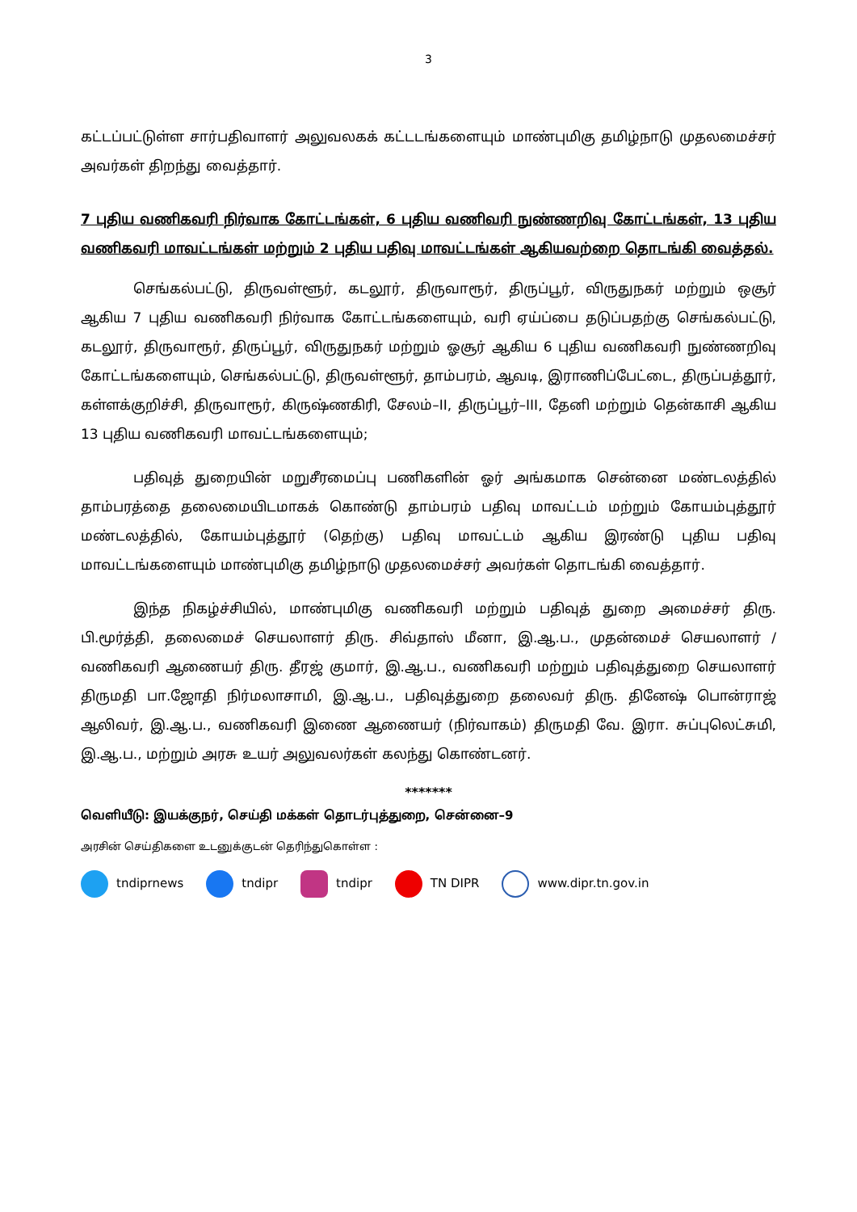3
கட்டப்பட்டுள்ள சார்பதிவாளர் அலுவலகக் கட்டடங்களையும் மாண்புமிகு தமிழ்நாடு முதலமைச்சர் அவர்கள் திறந்து வைத்தார்.
7 புதிய வணிகவரி நிர்வாக கோட்டங்கள், 6 புதிய வணிவரி நுண்ணறிவு கோட்டங்கள், 13 புதிய வணிகவரி மாவட்டங்கள் மற்றும் 2 புதிய பதிவு மாவட்டங்கள் ஆகியவற்றை தொடங்கி வைத்தல்.
செங்கல்பட்டு, திருவள்ளூர், கடலூர், திருவாரூர், திருப்பூர், விருதுநகர் மற்றும் ஒசூர் ஆகிய 7 புதிய வணிகவரி நிர்வாக கோட்டங்களையும், வரி ஏய்ப்பை தடுப்பதற்கு செங்கல்பட்டு, கடலூர், திருவாரூர், திருப்பூர், விருதுநகர் மற்றும் ஓசூர் ஆகிய 6 புதிய வணிகவரி நுண்ணறிவு கோட்டங்களையும், செங்கல்பட்டு, திருவள்ளூர், தாம்பரம், ஆவடி, இராணிப்பேட்டை, திருப்பத்தூர், கள்ளக்குறிச்சி, திருவாரூர், கிருஷ்ணகிரி, சேலம்–II, திருப்பூர்–III, தேனி மற்றும் தென்காசி ஆகிய 13 புதிய வணிகவரி மாவட்டங்களையும்;
பதிவுத் துறையின் மறுசீரமைப்பு பணிகளின் ஓர் அங்கமாக சென்னை மண்டலத்தில் தாம்பரத்தை தலைமையிடமாகக் கொண்டு தாம்பரம் பதிவு மாவட்டம் மற்றும் கோயம்புத்தூர் மண்டலத்தில், கோயம்புத்தூர் (தெற்கு) பதிவு மாவட்டம் ஆகிய இரண்டு புதிய பதிவு மாவட்டங்களையும் மாண்புமிகு தமிழ்நாடு முதலமைச்சர் அவர்கள் தொடங்கி வைத்தார்.
இந்த நிகழ்ச்சியில், மாண்புமிகு வணிகவரி மற்றும் பதிவுத் துறை அமைச்சர் திரு. பி.மூர்த்தி, தலைமைச் செயலாளர் திரு. சிவ்தாஸ் மீனா, இ.ஆ.ப., முதன்மைச் செயலாளர் / வணிகவரி ஆணையர் திரு. தீரஜ் குமார், இ.ஆ.ப., வணிகவரி மற்றும் பதிவுத்துறை செயலாளர் திருமதி பா.ஜோதி நிர்மலாசாமி, இ.ஆ.ப., பதிவுத்துறை தலைவர் திரு. தினேஷ் பொன்ராஜ் ஆலிவர், இ.ஆ.ப., வணிகவரி இணை ஆணையர் (நிர்வாகம்) திருமதி வே. இரா. சுப்புலெட்சுமி, இ.ஆ.ப., மற்றும் அரசு உயர் அலுவலர்கள் கலந்து கொண்டனர்.
*******
வெளியீடு: இயக்குநர், செய்தி மக்கள் தொடர்புத்துறை, சென்னை–9
அரசின் செய்திகளை உடனுக்குடன் தெரிந்துகொள்ள :
tndiprnews tndipr tndipr TN DIPR www.dipr.tn.gov.in